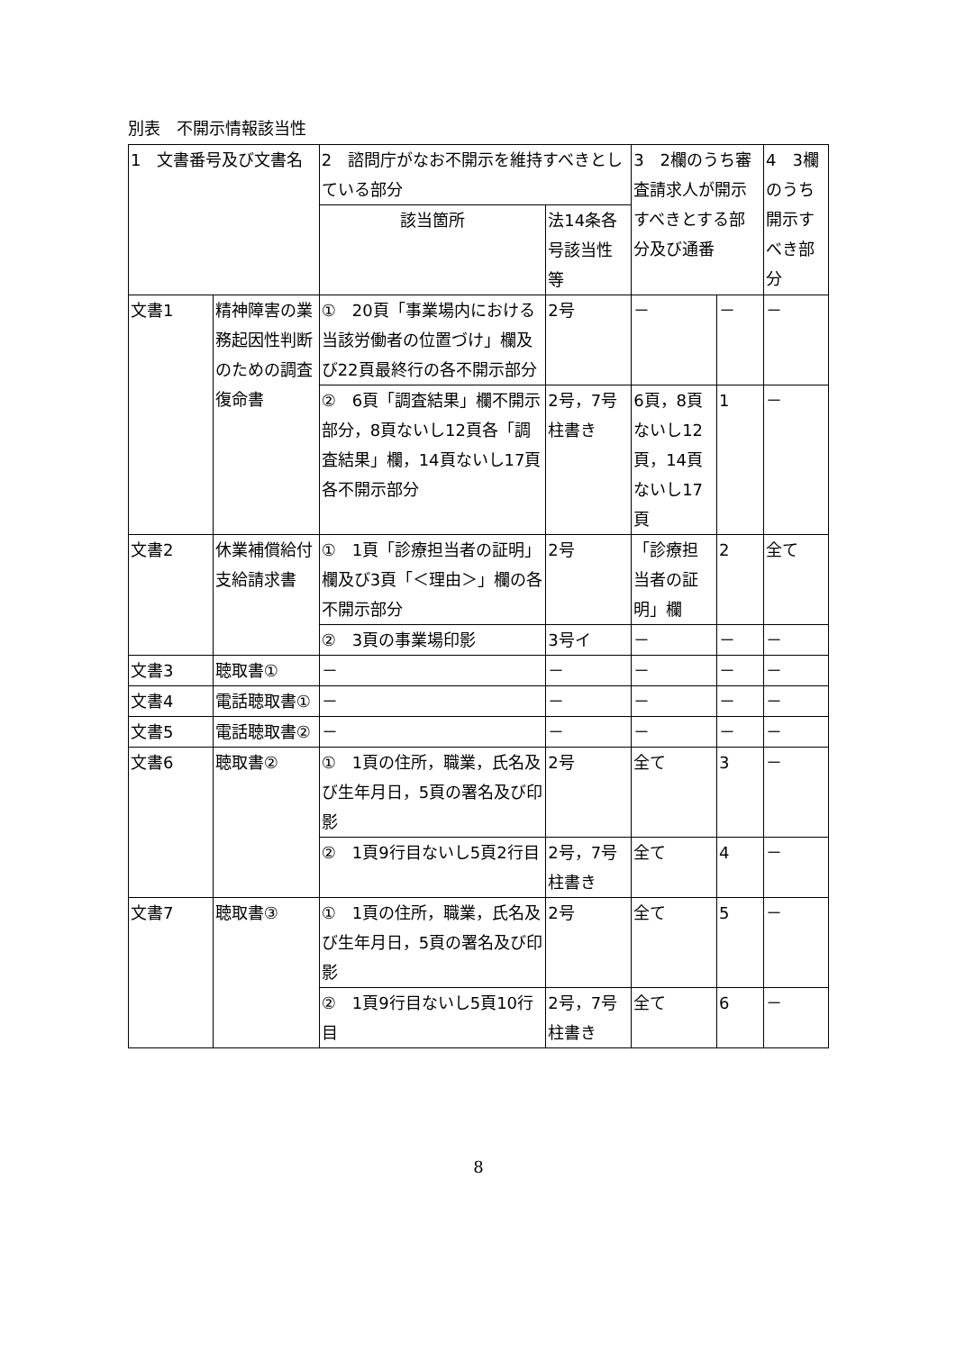別表　不開示情報該当性
| 1 文書番号及び文書名 | | 2 諮問庁がなお不開示を維持すべきとしている部分 | | 3 2欄のうち審査請求人が開示すべきとする部分及び通番 | | 4 3欄のうち開示すべき部分 |
| | | 該当箇所 | 法14条各号該当性等 | | | |
| 文書1 | 精神障害の業務起因性判断のための調査復命書 | ① 20頁「事業場内における当該労働者の位置づけ」欄及び22頁最終行の各不開示部分 | 2号 | － | － | － |
| | | ② 6頁「調査結果」欄不開示部分，8頁ないし12頁各「調査結果」欄，14頁ないし17頁各不開示部分 | 2号，7号柱書き | 6頁，8頁ないし12頁，14頁ないし17頁 | 1 | － |
| 文書2 | 休業補償給付支給請求書 | ① 1頁「診療担当者の証明」欄及び3頁「＜理由＞」欄の各不開示部分 | 2号 | 「診療担当者の証明」欄 | 2 | 全て |
| | | ② 3頁の事業場印影 | 3号イ | － | － | － |
| 文書3 | 聴取書① | － | － | － | － | － |
| 文書4 | 電話聴取書① | － | － | － | － | － |
| 文書5 | 電話聴取書② | － | － | － | － | － |
| 文書6 | 聴取書② | ① 1頁の住所，職業，氏名及び生年月日，5頁の署名及び印影 | 2号 | 全て | 3 | － |
| | | ② 1頁9行目ないし5頁2行目 | 2号，7号柱書き | 全て | 4 | － |
| 文書7 | 聴取書③ | ① 1頁の住所，職業，氏名及び生年月日，5頁の署名及び印影 | 2号 | 全て | 5 | － |
| | | ② 1頁9行目ないし5頁10行目 | 2号，7号柱書き | 全て | 6 | － |
8